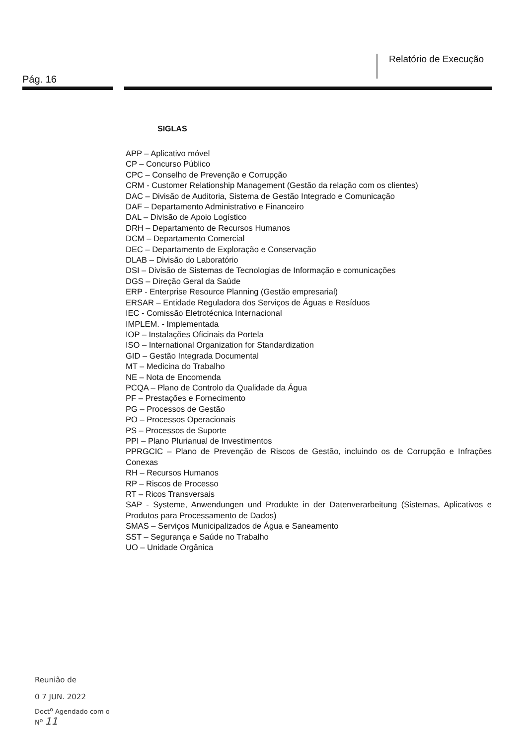Relatório de Execução
Pág. 16
SIGLAS
APP – Aplicativo móvel
CP – Concurso Público
CPC – Conselho de Prevenção e Corrupção
CRM - Customer Relationship Management (Gestão da relação com os clientes)
DAC – Divisão de Auditoria, Sistema de Gestão Integrado e Comunicação
DAF – Departamento Administrativo e Financeiro
DAL – Divisão de Apoio Logístico
DRH – Departamento de Recursos Humanos
DCM – Departamento Comercial
DEC – Departamento de Exploração e Conservação
DLAB – Divisão do Laboratório
DSI – Divisão de Sistemas de Tecnologias de Informação e comunicações
DGS – Direção Geral da Saúde
ERP - Enterprise Resource Planning (Gestão empresarial)
ERSAR – Entidade Reguladora dos Serviços de Águas e Resíduos
IEC - Comissão Eletrotécnica Internacional
IMPLEM. - Implementada
IOP – Instalações Oficinais da Portela
ISO – International Organization for Standardization
GID – Gestão Integrada Documental
MT – Medicina do Trabalho
NE – Nota de Encomenda
PCQA – Plano de Controlo da Qualidade da Água
PF – Prestações e Fornecimento
PG – Processos de Gestão
PO – Processos Operacionais
PS – Processos de Suporte
PPI – Plano Plurianual de Investimentos
PPRGCIC – Plano de Prevenção de Riscos de Gestão, incluindo os de Corrupção e Infrações Conexas
RH – Recursos Humanos
RP – Riscos de Processo
RT – Ricos Transversais
SAP - Systeme, Anwendungen und Produkte in der Datenverarbeitung (Sistemas, Aplicativos e Produtos para Processamento de Dados)
SMAS – Serviços Municipalizados de Água e Saneamento
SST – Segurança e Saúde no Trabalho
UO – Unidade Orgânica
Reunião de
0 7 JUN. 2022
Doct<sup>o</sup> Agendado com o
N<sup>o</sup> 11